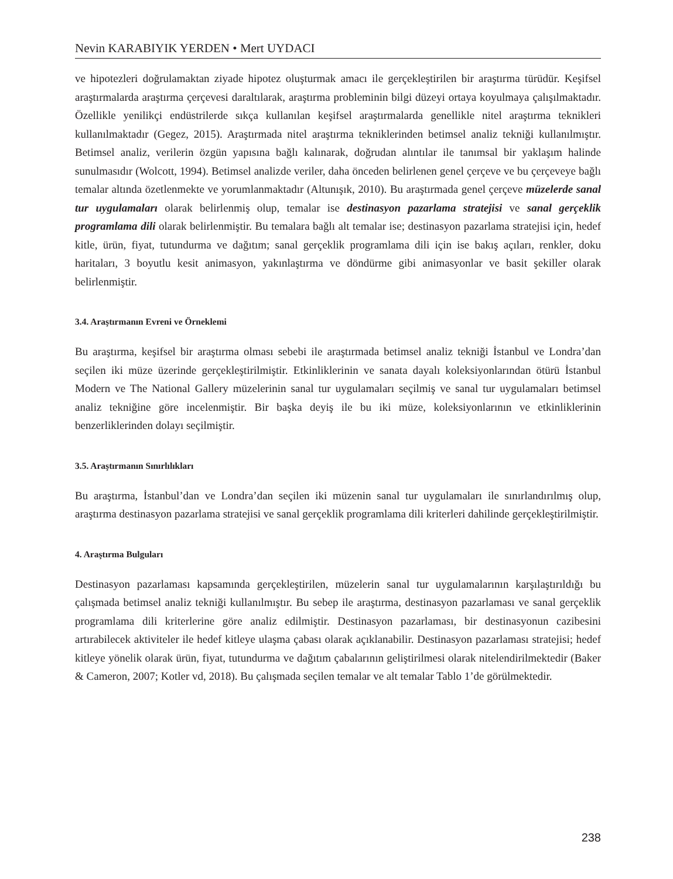Nevin KARABIYIK YERDEN • Mert UYDACI
ve hipotezleri doğrulamaktan ziyade hipotez oluşturmak amacı ile gerçekleştirilen bir araştırma türüdür. Keşifsel araştırmalarda araştırma çerçevesi daraltılarak, araştırma probleminin bilgi düzeyi ortaya koyulmaya çalışılmaktadır. Özellikle yenilikçi endüstrilerde sıkça kullanılan keşifsel araştırmalarda genellikle nitel araştırma teknikleri kullanılmaktadır (Gegez, 2015). Araştırmada nitel araştırma tekniklerinden betimsel analiz tekniği kullanılmıştır. Betimsel analiz, verilerin özgün yapısına bağlı kalınarak, doğrudan alıntılar ile tanımsal bir yaklaşım halinde sunulmasıdır (Wolcott, 1994). Betimsel analizde veriler, daha önceden belirlenen genel çerçeve ve bu çerçeveye bağlı temalar altında özetlenmekte ve yorumlanmaktadır (Altunışık, 2010). Bu araştırmada genel çerçeve müzelerde sanal tur uygulamaları olarak belirlenmiş olup, temalar ise destinasyon pazarlama stratejisi ve sanal gerçeklik programlama dili olarak belirlenmiştir. Bu temalara bağlı alt temalar ise; destinasyon pazarlama stratejisi için, hedef kitle, ürün, fiyat, tutundurma ve dağıtım; sanal gerçeklik programlama dili için ise bakış açıları, renkler, doku haritaları, 3 boyutlu kesit animasyon, yakınlaştırma ve döndürme gibi animasyonlar ve basit şekiller olarak belirlenmiştir.
3.4. Araştırmanın Evreni ve Örneklemi
Bu araştırma, keşifsel bir araştırma olması sebebi ile araştırmada betimsel analiz tekniği İstanbul ve Londra’dan seçilen iki müze üzerinde gerçekleştirilmiştir. Etkinliklerinin ve sanata dayalı koleksiyonlarından ötürü İstanbul Modern ve The National Gallery müzelerinin sanal tur uygulamaları seçilmiş ve sanal tur uygulamaları betimsel analiz tekniğine göre incelenmiştir. Bir başka deyiş ile bu iki müze, koleksiyonlarının ve etkinliklerinin benzerliklerinden dolayı seçilmiştir.
3.5. Araştırmanın Sınırlılıkları
Bu araştırma, İstanbul’dan ve Londra’dan seçilen iki müzenin sanal tur uygulamaları ile sınırlandırılmış olup, araştırma destinasyon pazarlama stratejisi ve sanal gerçeklik programlama dili kriterleri dahilinde gerçekleştirilmiştir.
4. Araştırma Bulguları
Destinasyon pazarlaması kapsamında gerçekleştirilen, müzelerin sanal tur uygulamalarının karşılaştırıldığı bu çalışmada betimsel analiz tekniği kullanılmıştır. Bu sebep ile araştırma, destinasyon pazarlaması ve sanal gerçeklik programlama dili kriterlerine göre analiz edilmiştir. Destinasyon pazarlaması, bir destinasyonun cazibesini artırabilecek aktiviteler ile hedef kitleye ulaşma çabası olarak açıklanabilir. Destinasyon pazarlaması stratejisi; hedef kitleye yönelik olarak ürün, fiyat, tutundurma ve dağıtım çabalarının geliştirilmesi olarak nitelendirilmektedir (Baker & Cameron, 2007; Kotler vd, 2018). Bu çalışmada seçilen temalar ve alt temalar Tablo 1’de görülmektedir.
238